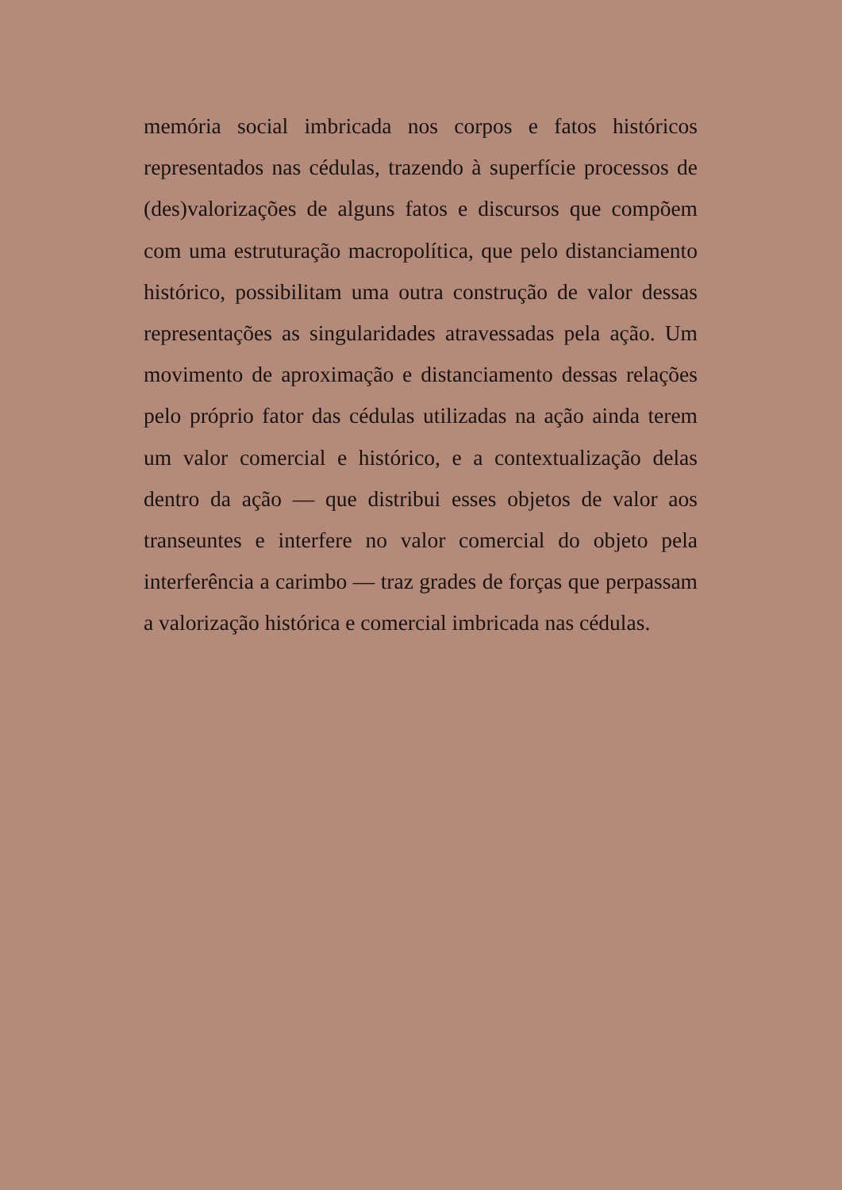memória social imbricada nos corpos e fatos históricos representados nas cédulas, trazendo à superfície processos de (des)valorizações de alguns fatos e discursos que compõem com uma estruturação macropolítica, que pelo distanciamento histórico, possibilitam uma outra construção de valor dessas representações as singularidades atravessadas pela ação. Um movimento de aproximação e distanciamento dessas relações pelo próprio fator das cédulas utilizadas na ação ainda terem um valor comercial e histórico, e a contextualização delas dentro da ação — que distribui esses objetos de valor aos transeuntes e interfere no valor comercial do objeto pela interferência a carimbo — traz grades de forças que perpassam a valorização histórica e comercial imbricada nas cédulas.